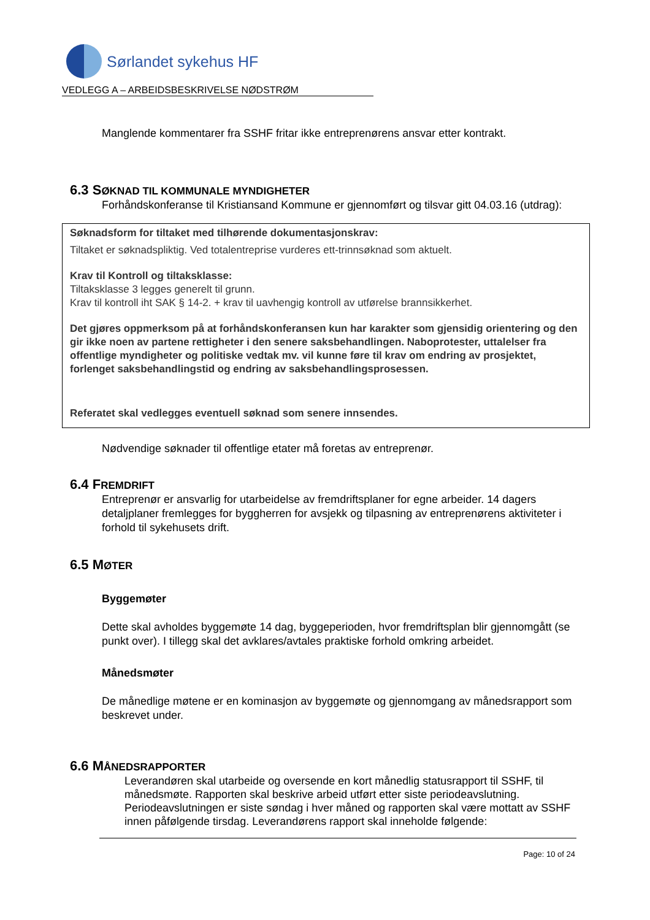Sørlandet sykehus HF
VEDLEGG A – ARBEIDSBESKRIVELSE NØDSTRØM
Manglende kommentarer fra SSHF fritar ikke entreprenørens ansvar etter kontrakt.
6.3 SØKNAD TIL KOMMUNALE MYNDIGHETER
Forhåndskonferanse til Kristiansand Kommune er gjennomført og tilsvar gitt 04.03.16 (utdrag):
Søknadsform for tiltaket med tilhørende dokumentasjonskrav:
Tiltaket er søknadspliktig. Ved totalentreprise vurderes ett-trinnsøknad som aktuelt.
Krav til Kontroll og tiltaksklasse:
Tiltaksklasse 3 legges generelt til grunn.
Krav til kontroll iht SAK § 14-2. + krav til uavhengig kontroll av utførelse brannsikkerhet.
Det gjøres oppmerksom på at forhåndskonferansen kun har karakter som gjensidig orientering og den gir ikke noen av partene rettigheter i den senere saksbehandlingen. Naboprotester, uttalelser fra offentlige myndigheter og politiske vedtak mv. vil kunne føre til krav om endring av prosjektet, forlenget saksbehandlingstid og endring av saksbehandlingsprosessen.
Referatet skal vedlegges eventuell søknad som senere innsendes.
Nødvendige søknader til offentlige etater må foretas av entreprenør.
6.4 FREMDRIFT
Entreprenør er ansvarlig for utarbeidelse av fremdriftsplaner for egne arbeider. 14 dagers detaljplaner fremlegges for byggherren for avsjekk og tilpasning av entreprenørens aktiviteter i forhold til sykehusets drift.
6.5 MØTER
Byggemøter
Dette skal avholdes byggemøte 14 dag, byggeperioden, hvor fremdriftsplan blir gjennomgått (se punkt over). I tillegg skal det avklares/avtales praktiske forhold omkring arbeidet.
Månedsmøter
De månedlige møtene er en kominasjon av byggemøte og gjennomgang av månedsrapport som beskrevet under.
6.6 MÅNEDSRAPPORTER
Leverandøren skal utarbeide og oversende en kort månedlig statusrapport til SSHF, til månedsmøte. Rapporten skal beskrive arbeid utført etter siste periodeavslutning. Periodeavslutningen er siste søndag i hver måned og rapporten skal være mottatt av SSHF innen påfølgende tirsdag. Leverandørens rapport skal inneholde følgende:
Page: 10 of 24